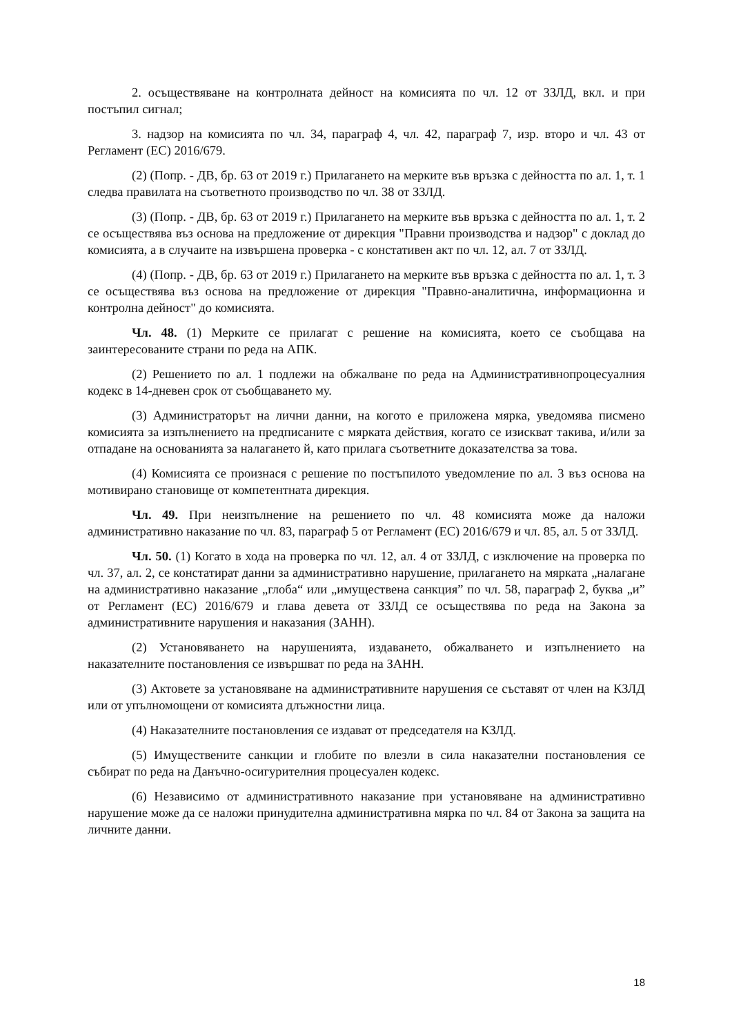2. осъществяване на контролната дейност на комисията по чл. 12 от ЗЗЛД, вкл. и при постъпил сигнал;
3. надзор на комисията по чл. 34, параграф 4, чл. 42, параграф 7, изр. второ и чл. 43 от Регламент (ЕС) 2016/679.
(2) (Попр. - ДВ, бр. 63 от 2019 г.) Прилагането на мерките във връзка с дейността по ал. 1, т. 1 следва правилата на съответното производство по чл. 38 от ЗЗЛД.
(3) (Попр. - ДВ, бр. 63 от 2019 г.) Прилагането на мерките във връзка с дейността по ал. 1, т. 2 се осъществява въз основа на предложение от дирекция "Правни производства и надзор" с доклад до комисията, а в случаите на извършена проверка - с констативен акт по чл. 12, ал. 7 от ЗЗЛД.
(4) (Попр. - ДВ, бр. 63 от 2019 г.) Прилагането на мерките във връзка с дейността по ал. 1, т. 3 се осъществява въз основа на предложение от дирекция "Правно-аналитична, информационна и контролна дейност" до комисията.
Чл. 48. (1) Мерките се прилагат с решение на комисията, което се съобщава на заинтересованите страни по реда на АПК.
(2) Решението по ал. 1 подлежи на обжалване по реда на Административнопроцесуалния кодекс в 14-дневен срок от съобщаването му.
(3) Администраторът на лични данни, на когото е приложена мярка, уведомява писмено комисията за изпълнението на предписаните с мярката действия, когато се изискват такива, и/или за отпадане на основанията за налагането й, като прилага съответните доказателства за това.
(4) Комисията се произнася с решение по постъпилото уведомление по ал. 3 въз основа на мотивирано становище от компетентната дирекция.
Чл. 49. При неизпълнение на решението по чл. 48 комисията може да наложи административно наказание по чл. 83, параграф 5 от Регламент (ЕС) 2016/679 и чл. 85, ал. 5 от ЗЗЛД.
Чл. 50. (1) Когато в хода на проверка по чл. 12, ал. 4 от ЗЗЛД, с изключение на проверка по чл. 37, ал. 2, се констатират данни за административно нарушение, прилагането на мярката „налагане на административно наказание „глоба“ или „имуществена санкция” по чл. 58, параграф 2, буква „и” от Регламент (ЕС) 2016/679 и глава девета от ЗЗЛД се осъществява по реда на Закона за административните нарушения и наказания (ЗАНН).
(2) Установяването на нарушенията, издаването, обжалването и изпълнението на наказателните постановления се извършват по реда на ЗАНН.
(3) Актовете за установяване на административните нарушения се съставят от член на КЗЛД или от упълномощени от комисията длъжностни лица.
(4) Наказателните постановления се издават от председателя на КЗЛД.
(5) Имуществените санкции и глобите по влезли в сила наказателни постановления се събират по реда на Данъчно-осигурителния процесуален кодекс.
(6) Независимо от административното наказание при установяване на административно нарушение може да се наложи принудителна административна мярка по чл. 84 от Закона за защита на личните данни.
18